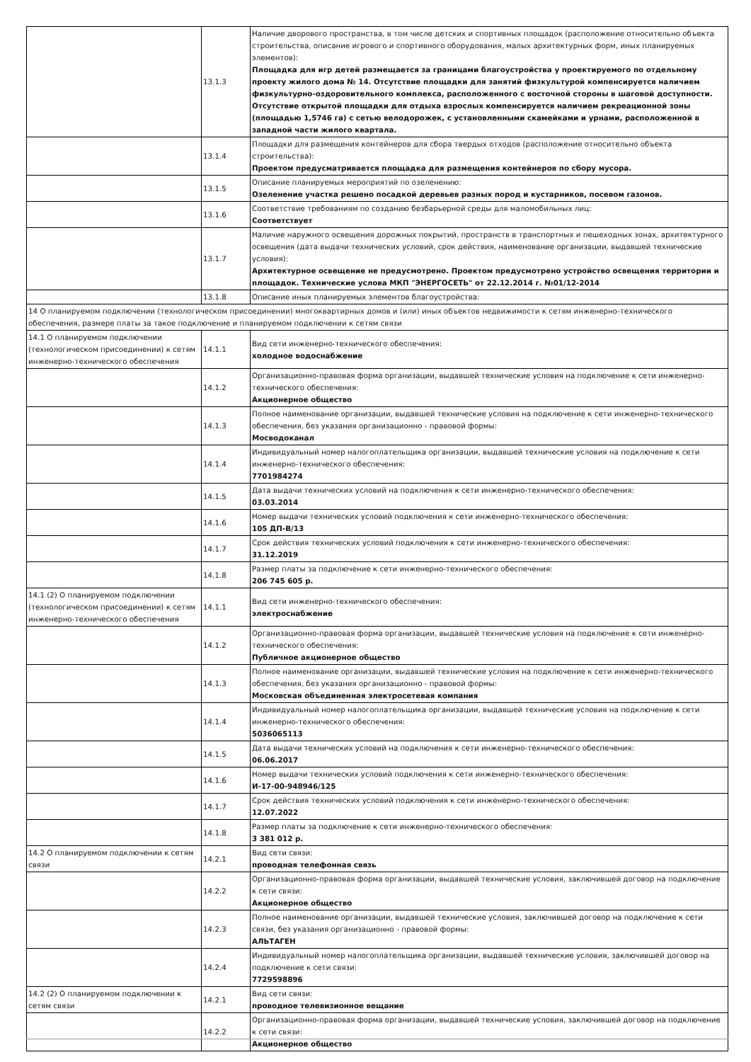| | 13.1.3 | Наличие дворового пространства, в том числе детских и спортивных площадок (расположение относительно объекта строительства, описание игрового и спортивного оборудования, малых архитектурных форм, иных планируемых элементов): Площадка для игр детей размещается за границами благоустройства у проектируемого по отдельному проекту жилого дома № 14. Отсутствие площадки для занятий физкультурой компенсируется наличием физкультурно-оздоровительного комплекса, расположенного с восточной стороны в шаговой доступности. Отсутствие открытой площадки для отдыха взрослых компенсируется наличием рекреационной зоны (площадью 1,5746 га) с сетью велодорожек, с установленными скамейками и урнами, расположенной в западной части жилого квартала. |
| | 13.1.4 | Площадки для размещения контейнеров для сбора твердых отходов (расположение относительно объекта строительства): Проектом предусматривается площадка для размещения контейнеров по сбору мусора. |
| | 13.1.5 | Описание планируемых мероприятий по озеленению: Озеленение участка решено посадкой деревьев разных пород и кустарников, посевом газонов. |
| | 13.1.6 | Соответствие требованиям по созданию безбарьерной среды для маломобильных лиц: Соответствует |
| | 13.1.7 | Наличие наружного освещения дорожных покрытий, пространств в транспортных и пешеходных зонах, архитектурного освещения (дата выдачи технических условий, срок действия, наименование организации, выдавшей технические условия): Архитектурное освещение не предусмотрено. Проектом предусмотрено устройство освещения территории и площадок. Технические услова МКП "ЭНЕРГОСЕТЬ" от 22.12.2014 г. №01/12-2014 |
| | 13.1.8 | Описание иных планируемых элементов благоустройства: |
| 14 О планируемом подключении (технологическом присоединении) многоквартирных домов и (или) иных объектов недвижимости к сетям инженерно-технического обеспечения, размере платы за такое подключение и планируемом подключении к сетям связи | | |
| 14.1 О планируемом подключении (технологическом присоединении) к сетям инженерно-технического обеспечения | 14.1.1 | Вид сети инженерно-технического обеспечения: холодное водоснабжение |
| | 14.1.2 | Организационно-правовая форма организации, выдавшей технические условия на подключение к сети инженерно-технического обеспечения: Акционерное общество |
| | 14.1.3 | Полное наименование организации, выдавшей технические условия на подключение к сети инженерно-технического обеспечения, без указания организационно - правовой формы: Мосводоканал |
| | 14.1.4 | Индивидуальный номер налогоплательщика организации, выдавшей технические условия на подключение к сети инженерно-технического обеспечения: 7701984274 |
| | 14.1.5 | Дата выдачи технических условий на подключения к сети инженерно-технического обеспечения: 03.03.2014 |
| | 14.1.6 | Номер выдачи технических условий подключения к сети инженерно-технического обеспечения: 105 ДП-В/13 |
| | 14.1.7 | Срок действия технических условий подключения к сети инженерно-технического обеспечения: 31.12.2019 |
| | 14.1.8 | Размер платы за подключение к сети инженерно-технического обеспечения: 206 745 605 р. |
| 14.1 (2) О планируемом подключении (технологическом присоединении) к сетям инженерно-технического обеспечения | 14.1.1 | Вид сети инженерно-технического обеспечения: электроснабжение |
| | 14.1.2 | Организационно-правовая форма организации, выдавшей технические условия на подключение к сети инженерно-технического обеспечения: Публичное акционерное общество |
| | 14.1.3 | Полное наименование организации, выдавшей технические условия на подключение к сети инженерно-технического обеспечения, без указания организационно - правовой формы: Московская объединенная электросетевая компания |
| | 14.1.4 | Индивидуальный номер налогоплательщика организации, выдавшей технические условия на подключение к сети инженерно-технического обеспечения: 5036065113 |
| | 14.1.5 | Дата выдачи технических условий на подключения к сети инженерно-технического обеспечения: 06.06.2017 |
| | 14.1.6 | Номер выдачи технических условий подключения к сети инженерно-технического обеспечения: И-17-00-948946/125 |
| | 14.1.7 | Срок действия технических условий подключения к сети инженерно-технического обеспечения: 12.07.2022 |
| | 14.1.8 | Размер платы за подключение к сети инженерно-технического обеспечения: 3 381 012 р. |
| 14.2 О планируемом подключении к сетям связи | 14.2.1 | Вид сети связи: проводная телефонная связь |
| | 14.2.2 | Организационно-правовая форма организации, выдавшей технические условия, заключившей договор на подключение к сети связи: Акционерное общество |
| | 14.2.3 | Полное наименование организации, выдавшей технические условия, заключившей договор на подключение к сети связи, без указания организационно - правовой формы: АЛЬТАГЕН |
| | 14.2.4 | Индивидуальный номер налогоплательщика организации, выдавшей технические условия, заключившей договор на подключение к сети связи: 7729598896 |
| 14.2 (2) О планируемом подключении к сетям связи | 14.2.1 | Вид сети связи: проводное телевизионное вещание |
| | 14.2.2 | Организационно-правовая форма организации, выдавшей технические условия, заключившей договор на подключение к сети связи: Акционерное общество |